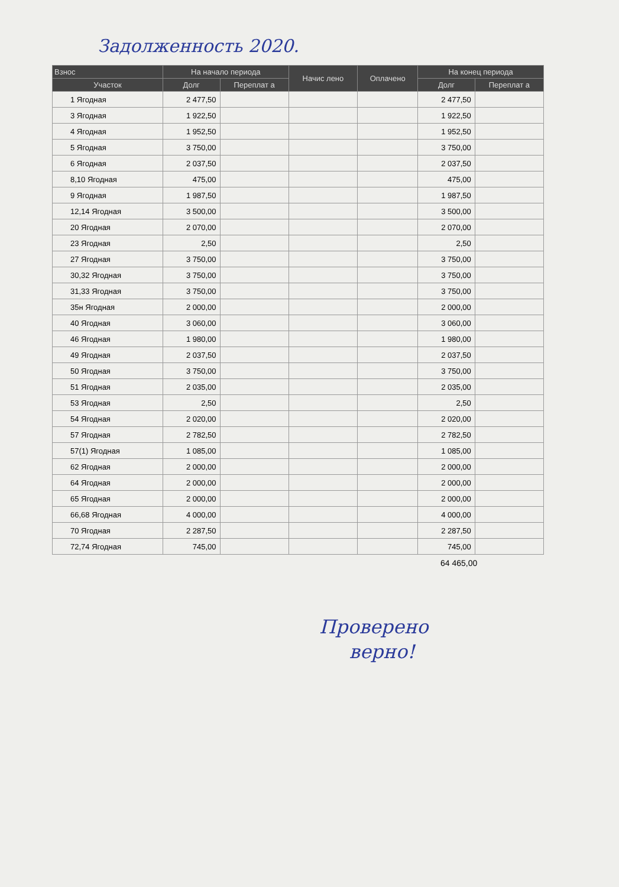Задолженность 2020.
| Взнос | На начало периода | | Начис лено | Оплачено | На конец периода | |
| --- | --- | --- | --- | --- | --- | --- |
| Участок | Долг | Переплат а | | | Долг | Переплат а |
| 1 Ягодная | 2 477,50 | | | | 2 477,50 | |
| 3 Ягодная | 1 922,50 | | | | 1 922,50 | |
| 4 Ягодная | 1 952,50 | | | | 1 952,50 | |
| 5 Ягодная | 3 750,00 | | | | 3 750,00 | |
| 6 Ягодная | 2 037,50 | | | | 2 037,50 | |
| 8,10 Ягодная | 475,00 | | | | 475,00 | |
| 9 Ягодная | 1 987,50 | | | | 1 987,50 | |
| 12,14 Ягодная | 3 500,00 | | | | 3 500,00 | |
| 20 Ягодная | 2 070,00 | | | | 2 070,00 | |
| 23 Ягодная | 2,50 | | | | 2,50 | |
| 27 Ягодная | 3 750,00 | | | | 3 750,00 | |
| 30,32 Ягодная | 3 750,00 | | | | 3 750,00 | |
| 31,33 Ягодная | 3 750,00 | | | | 3 750,00 | |
| 35н Ягодная | 2 000,00 | | | | 2 000,00 | |
| 40 Ягодная | 3 060,00 | | | | 3 060,00 | |
| 46 Ягодная | 1 980,00 | | | | 1 980,00 | |
| 49 Ягодная | 2 037,50 | | | | 2 037,50 | |
| 50 Ягодная | 3 750,00 | | | | 3 750,00 | |
| 51 Ягодная | 2 035,00 | | | | 2 035,00 | |
| 53 Ягодная | 2,50 | | | | 2,50 | |
| 54 Ягодная | 2 020,00 | | | | 2 020,00 | |
| 57 Ягодная | 2 782,50 | | | | 2 782,50 | |
| 57(1) Ягодная | 1 085,00 | | | | 1 085,00 | |
| 62 Ягодная | 2 000,00 | | | | 2 000,00 | |
| 64 Ягодная | 2 000,00 | | | | 2 000,00 | |
| 65 Ягодная | 2 000,00 | | | | 2 000,00 | |
| 66,68 Ягодная | 4 000,00 | | | | 4 000,00 | |
| 70 Ягодная | 2 287,50 | | | | 2 287,50 | |
| 72,74 Ягодная | 745,00 | | | | 745,00 | |
64 465,00
Проверено
верно!